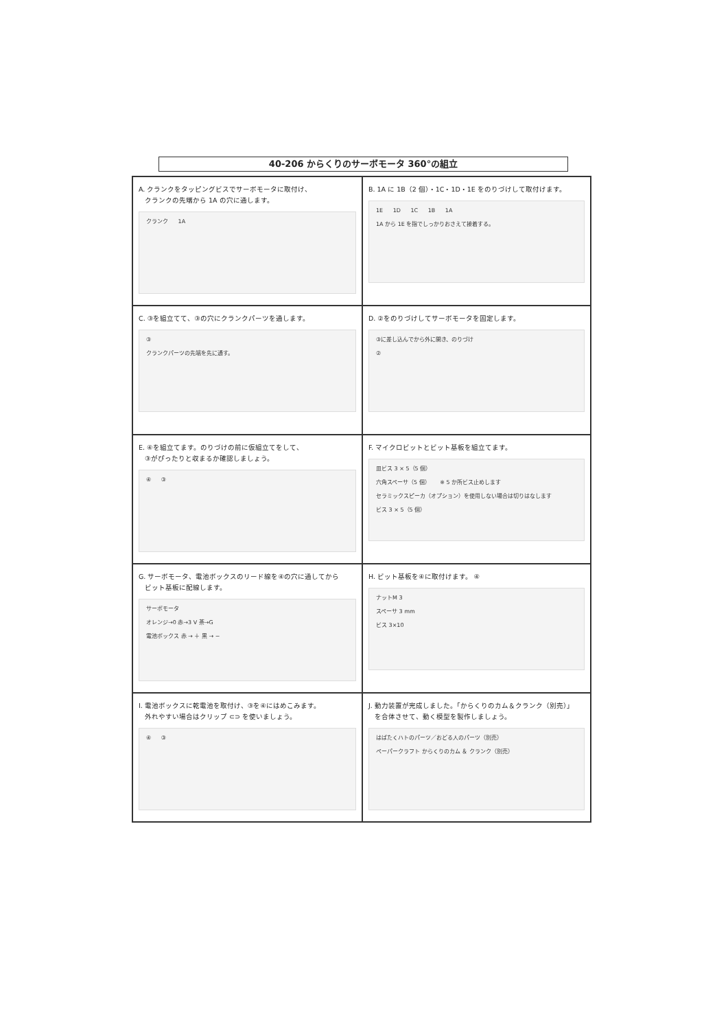40-206 からくりのサーボモータ 360°の組立
A. クランクをタッピングビスでサーボモータに取付け、
クランクの先端から 1A の穴に通します。
クランク 1A
B. 1A に 1B（2 個）・1C・1D・1E をのりづけして取付けます。
1E 1D 1C 1B 1A
1A から 1E を指でしっかりおさえて接着する。
C. ③を組立てて、③の穴にクランクパーツを通します。
③
クランクパーツの先端を先に通す。
D. ②をのりづけしてサーボモータを固定します。
③に差し込んでから外に開き、のりづけ
②
E. ④を組立てます。のりづけの前に仮組立てをして、
③がぴったりと収まるか確認しましょう。
④ ③
F. マイクロビットとビット基板を組立てます。
皿ビス 3 × 5（5 個）
六角スペーサ（5 個） ※ 5 か所ビス止めします
セラミックスピーカ（オプション）を使用しない場合は切りはなします ビス 3 × 5（5 個）
G. サーボモータ、電池ボックスのリード線を④の穴に通してから
ビット基板に配線します。
サーボモータ
オレンジ→0 赤→3 V 茶→G
電池ボックス 赤 → ＋ 黒 → −
H. ビット基板を④に取付けます。 ④
ナットM 3
スペーサ 3 mm
ビス 3×10
I. 電池ボックスに乾電池を取付け、③を④にはめこみます。
外れやすい場合はクリップ ⊂⊃ を使いましょう。
④ ③
J. 動力装置が完成しました。「からくりのカム＆クランク（別売）」
を合体させて、動く模型を製作しましょう。
はばたくハトのパーツ／おどる人のパーツ（別売）
ペーパークラフト からくりのカム ＆ クランク（別売）